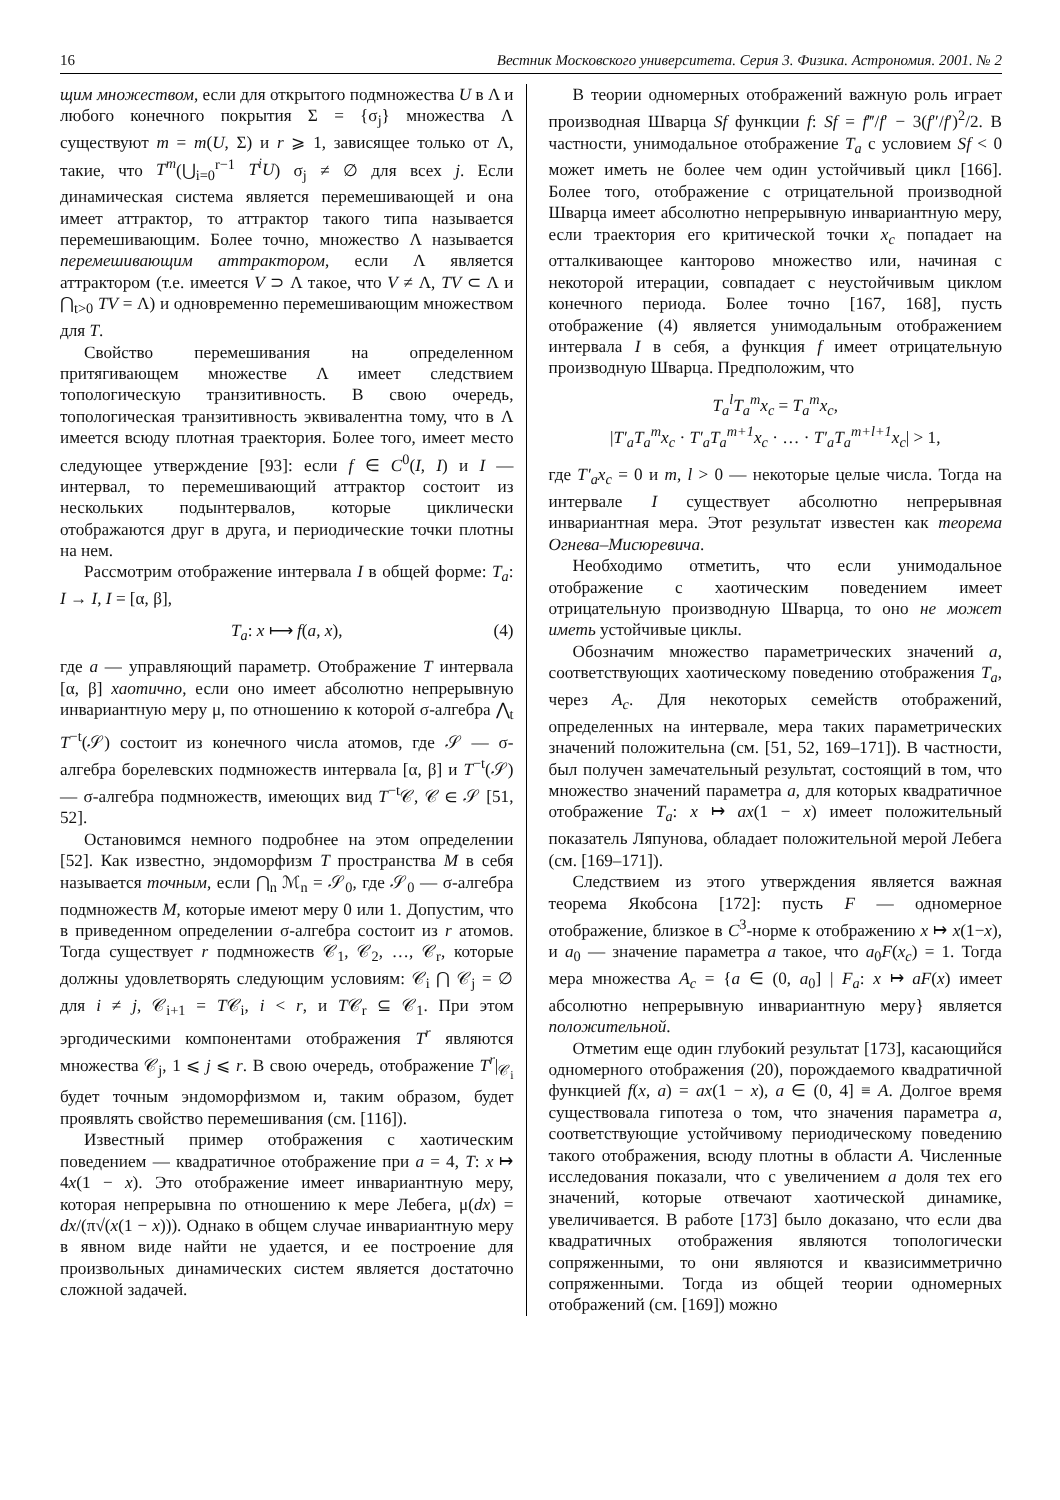16 Вестник Московского университета. Серия 3. Физика. Астрономия. 2001. № 2
щим множеством, если для открытого подмножества U в Λ и любого конечного покрытия Σ = {σ<sub>j</sub>} множества Λ существуют m = m(U, Σ) и r ⩾ 1, зависящее только от Λ, такие, что T<sup>m</sup>(⋃<sub>i=0</sub><sup>r−1</sup> T<sup>i</sup>U) σ<sub>j</sub> ≠ ∅ для всех j. Если динамическая система является перемешивающей и она имеет аттрактор, то аттрактор такого типа называется перемешивающим. Более точно, множество Λ называется перемешивающим аттрактором, если Λ является аттрактором (т.е. имеется V ⊃ Λ такое, что V ≠ Λ, TV ⊂ Λ и ⋂<sub>t>0</sub> TV = Λ) и одновременно перемешивающим множеством для T.
Свойство перемешивания на определенном притягивающем множестве Λ имеет следствием топологическую транзитивность. В свою очередь, топологическая транзитивность эквивалентна тому, что в Λ имеется всюду плотная траектория. Более того, имеет место следующее утверждение [93]: если f ∈ C<sup>0</sup>(I, I) и I — интервал, то перемешивающий аттрактор состоит из нескольких подынтервалов, которые циклически отображаются друг в друга, и периодические точки плотны на нем.
Рассмотрим отображение интервала I в общей форме: T<sub>a</sub>: I → I, I = [α, β],
T<sub>a</sub>: x ⟼ f(a, x), (4)
где a — управляющий параметр. Отображение T интервала [α, β] хаотично, если оно имеет абсолютно непрерывную инвариантную меру μ, по отношению к которой σ-алгебра ⋀<sub>t</sub> T<sup>−t</sup>(𝒮) состоит из конечного числа атомов, где 𝒮 — σ-алгебра борелевских подмножеств интервала [α, β] и T<sup>−t</sup>(𝒮) — σ-алгебра подмножеств, имеющих вид T<sup>−t</sup>𝒞, 𝒞 ∈ 𝒮 [51, 52].
Остановимся немного подробнее на этом определении [52]. Как известно, эндоморфизм T пространства M в себя называется точным, если ⋂<sub>n</sub> ℳ<sub>n</sub> = 𝒮<sub>0</sub>, где 𝒮<sub>0</sub> — σ-алгебра подмножеств M, которые имеют меру 0 или 1. Допустим, что в приведенном определении σ-алгебра состоит из r атомов. Тогда существует r подмножеств 𝒞<sub>1</sub>, 𝒞<sub>2</sub>, …, 𝒞<sub>r</sub>, которые должны удовлетворять следующим условиям: 𝒞<sub>i</sub> ⋂ 𝒞<sub>j</sub> = ∅ для i ≠ j, 𝒞<sub>i+1</sub> = T𝒞<sub>i</sub>, i < r, и T𝒞<sub>r</sub> ⊆ 𝒞<sub>1</sub>. При этом эргодическими компонентами отображения T<sup>r</sup> являются множества 𝒞<sub>j</sub>, 1 ⩽ j ⩽ r. В свою очередь, отображение T<sup>r</sup>|<sub>𝒞<sub>i</sub></sub> будет точным эндоморфизмом и, таким образом, будет проявлять свойство перемешивания (см. [116]).
Известный пример отображения с хаотическим поведением — квадратичное отображение при a = 4, T: x ↦ 4x(1 − x). Это отображение имеет инвариантную меру, которая непрерывна по отношению к мере Лебега, μ(dx) = dx/(π√(x(1 − x))). Однако в общем случае инвариантную меру в явном виде найти не удается, и ее построение для произвольных динамических систем является достаточно сложной задачей.
В теории одномерных отображений важную роль играет производная Шварца Sf функции f: Sf = f‴/f′ − 3(f″/f′)<sup>2</sup>/2. В частности, унимодальное отображение T<sub>a</sub> с условием Sf < 0 может иметь не более чем один устойчивый цикл [166]. Более того, отображение с отрицательной производной Шварца имеет абсолютно непрерывную инвариантную меру, если траектория его критической точки x<sub>c</sub> попадает на отталкивающее канторово множество или, начиная с некоторой итерации, совпадает с неустойчивым циклом конечного периода. Более точно [167, 168], пусть отображение (4) является унимодальным отображением интервала I в себя, а функция f имеет отрицательную производную Шварца. Предположим, что
T<sub>a</sub><sup>l</sup>T<sub>a</sub><sup>m</sup>x<sub>c</sub> = T<sub>a</sub><sup>m</sup>x<sub>c</sub>,
|T′<sub>a</sub>T<sub>a</sub><sup>m</sup>x<sub>c</sub> · T′<sub>a</sub>T<sub>a</sub><sup>m+1</sup>x<sub>c</sub> · … · T′<sub>a</sub>T<sub>a</sub><sup>m+l+1</sup>x<sub>c</sub>| > 1,
где T′<sub>a</sub>x<sub>c</sub> = 0 и m, l > 0 — некоторые целые числа. Тогда на интервале I существует абсолютно непрерывная инвариантная мера. Этот результат известен как теорема Огнева–Мисюревича.
Необходимо отметить, что если унимодальное отображение с хаотическим поведением имеет отрицательную производную Шварца, то оно не может иметь устойчивые циклы.
Обозначим множество параметрических значений a, соответствующих хаотическому поведению отображения T<sub>a</sub>, через A<sub>c</sub>. Для некоторых семейств отображений, определенных на интервале, мера таких параметрических значений положительна (см. [51, 52, 169–171]). В частности, был получен замечательный результат, состоящий в том, что множество значений параметра a, для которых квадратичное отображение T<sub>a</sub>: x ↦ ax(1 − x) имеет положительный показатель Ляпунова, обладает положительной мерой Лебега (см. [169–171]).
Следствием из этого утверждения является важная теорема Якобсона [172]: пусть F — одномерное отображение, близкое в C<sup>3</sup>-норме к отображению x ↦ x(1−x), и a<sub>0</sub> — значение параметра a такое, что a<sub>0</sub>F(x<sub>c</sub>) = 1. Тогда мера множества A<sub>c</sub> = {a ∈ (0, a<sub>0</sub>] | F<sub>a</sub>: x ↦ aF(x) имеет абсолютно непрерывную инвариантную меру} является положительной.
Отметим еще один глубокий результат [173], касающийся одномерного отображения (20), порождаемого квадратичной функцией f(x, a) = ax(1 − x), a ∈ (0, 4] ≡ A. Долгое время существовала гипотеза о том, что значения параметра a, соответствующие устойчивому периодическому поведению такого отображения, всюду плотны в области A. Численные исследования показали, что с увеличением a доля тех его значений, которые отвечают хаотической динамике, увеличивается. В работе [173] было доказано, что если два квадратичных отображения являются топологически сопряженными, то они являются и квазисимметрично сопряженными. Тогда из общей теории одномерных отображений (см. [169]) можно